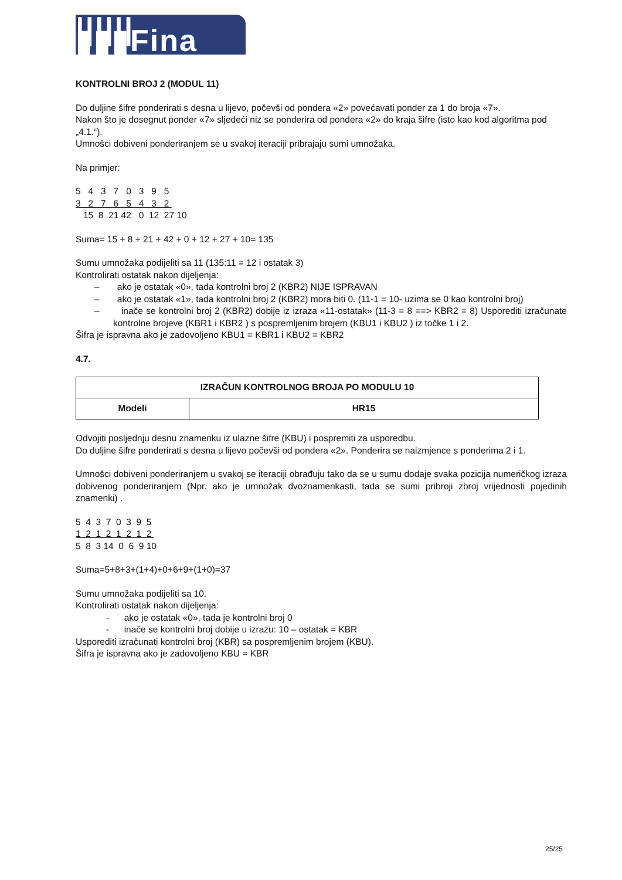||||||▮▮▮Fina
KONTROLNI BROJ 2 (MODUL 11)
Do duljine šifre ponderirati s desna u lijevo, počevši od pondera «2» povećavati ponder za 1 do broja «7».
Nakon što je dosegnut ponder «7» sljedeći niz se ponderira od pondera «2» do kraja šifre (isto kao kod algoritma pod „4.1.“).
Umnošci dobiveni ponderiranjem se u svakoj iteraciji pribrajaju sumi umnožaka.
Na primjer:
5 4 3 7 0 3 9 5 3 2 7 6 5 4 3 2 15 8 21 42 0 12 27 10
Suma= 15 + 8 + 21 + 42 + 0 + 12 + 27 + 10= 135
Sumu umnožaka podijeliti sa 11 (135:11 = 12 i ostatak 3)
Kontrolirati ostatak nakon dijeljenja:
– ako je ostatak «0», tada kontrolni broj 2 (KBR2) NIJE ISPRAVAN
– ako je ostatak «1», tada kontrolni broj 2 (KBR2) mora biti 0. (11-1 = 10- uzima se 0 kao kontrolni broj)
– inače se kontrolni broj 2 (KBR2) dobije iz izraza «11-ostatak» (11-3 = 8 ==> KBR2 = 8) Usporediti izračunate kontrolne brojeve (KBR1 i KBR2 ) s pospremljenim brojem (KBU1 i KBU2 ) iz točke 1 i 2.
Šifra je ispravna ako je zadovoljeno KBU1 = KBR1 i KBU2 = KBR2
4.7.
| IZRAČUN KONTROLNOG BROJA PO MODULU 10 | |
| --- | --- |
| Modeli | HR15 |
Odvojiti posljednju desnu znamenku iz ulazne šifre (KBU) i pospremiti za usporedbu.
Do duljine šifre ponderirati s desna u lijevo počevši od pondera «2». Ponderira se naizmjence s ponderima 2 i 1.
Umnošci dobiveni ponderiranjem u svakoj se iteraciji obrađuju tako da se u sumu dodaje svaka pozicija numeričkog izraza dobivenog ponderiranjem (Npr. ako je umnožak dvoznamenkasti, tada se sumi pribroji zbroj vrijednosti pojedinih znamenki) .
5 4 3 7 0 3 9 5 1 2 1 2 1 2 1 2 5 8 3 14 0 6 9 10
Suma=5+8+3+(1+4)+0+6+9+(1+0)=37
Sumu umnožaka podijeliti sa 10.
Kontrolirati ostatak nakon dijeljenja:
- ako je ostatak «0», tada je kontrolni broj 0
- inače se kontrolni broj dobije u izrazu: 10 – ostatak = KBR
Usporediti izračunati kontrolni broj (KBR) sa pospremljenim brojem (KBU).
Šifra je ispravna ako je zadovoljeno KBU = KBR
25/25